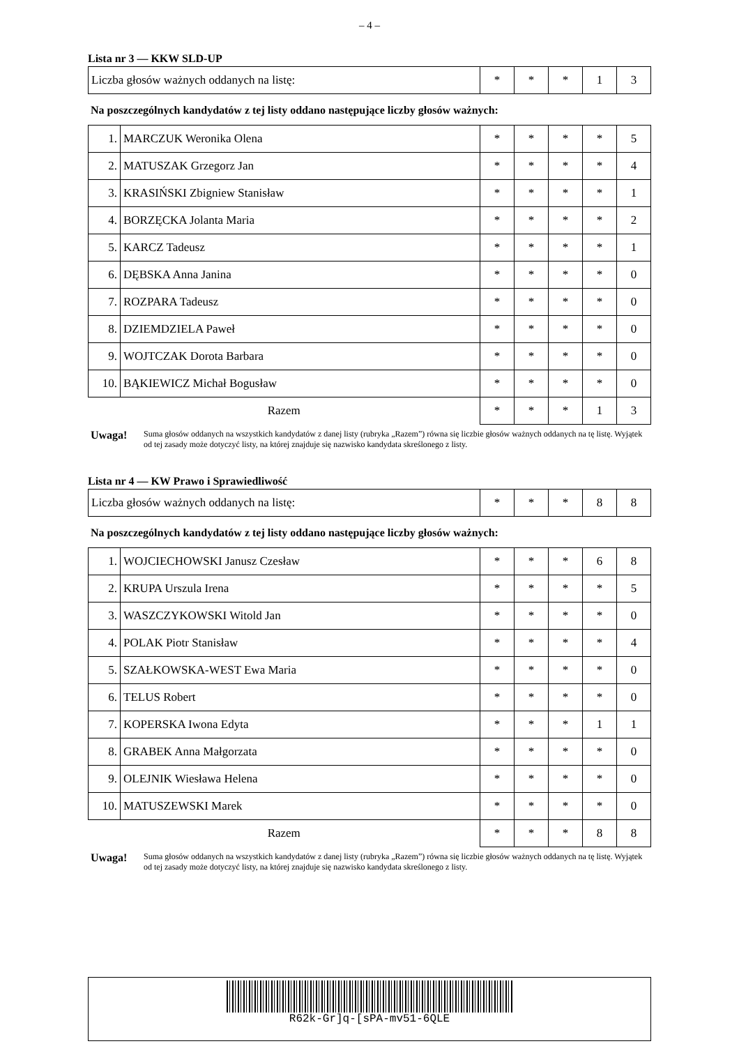– 4 –
Lista nr 3 — KKW SLD-UP
| Liczba głosów ważnych oddanych na listę: | * | * | * | 1 | 3 |
Na poszczególnych kandydatów z tej listy oddano następujące liczby głosów ważnych:
| 1. | MARCZUK Weronika Olena | * | * | * | * | 5 |
| 2. | MATUSZAK Grzegorz Jan | * | * | * | * | 4 |
| 3. | KRASIŃSKI Zbigniew Stanisław | * | * | * | * | 1 |
| 4. | BORZĘCKA Jolanta Maria | * | * | * | * | 2 |
| 5. | KARCZ Tadeusz | * | * | * | * | 1 |
| 6. | DĘBSKA Anna Janina | * | * | * | * | 0 |
| 7. | ROZPARA Tadeusz | * | * | * | * | 0 |
| 8. | DZIEMDZIELA Paweł | * | * | * | * | 0 |
| 9. | WOJTCZAK Dorota Barbara | * | * | * | * | 0 |
| 10. | BĄKIEWICZ Michał Bogusław | * | * | * | * | 0 |
| Razem | | * | * | * | 1 | 3 |
Uwaga! Suma głosów oddanych na wszystkich kandydatów z danej listy (rubryka „Razem”) równa się liczbie głosów ważnych oddanych na tę listę. Wyjątek od tej zasady może dotyczyć listy, na której znajduje się nazwisko kandydata skreślonego z listy.
Lista nr 4 — KW Prawo i Sprawiedliwość
| Liczba głosów ważnych oddanych na listę: | * | * | * | 8 | 8 |
Na poszczególnych kandydatów z tej listy oddano następujące liczby głosów ważnych:
| 1. | WOJCIECHOWSKI Janusz Czesław | * | * | * | 6 | 8 |
| 2. | KRUPA Urszula Irena | * | * | * | * | 5 |
| 3. | WASZCZYKOWSKI Witold Jan | * | * | * | * | 0 |
| 4. | POLAK Piotr Stanisław | * | * | * | * | 4 |
| 5. | SZAŁKOWSKA-WEST Ewa Maria | * | * | * | * | 0 |
| 6. | TELUS Robert | * | * | * | * | 0 |
| 7. | KOPERSKA Iwona Edyta | * | * | * | 1 | 1 |
| 8. | GRABEK Anna Małgorzata | * | * | * | * | 0 |
| 9. | OLEJNIK Wiesława Helena | * | * | * | * | 0 |
| 10. | MATUSZEWSKI Marek | * | * | * | * | 0 |
| Razem | | * | * | * | 8 | 8 |
Uwaga! Suma głosów oddanych na wszystkich kandydatów z danej listy (rubryka „Razem”) równa się liczbie głosów ważnych oddanych na tę listę. Wyjątek od tej zasady może dotyczyć listy, na której znajduje się nazwisko kandydata skreślonego z listy.
R62k-Gr]q-[sPA-mv51-6QLE